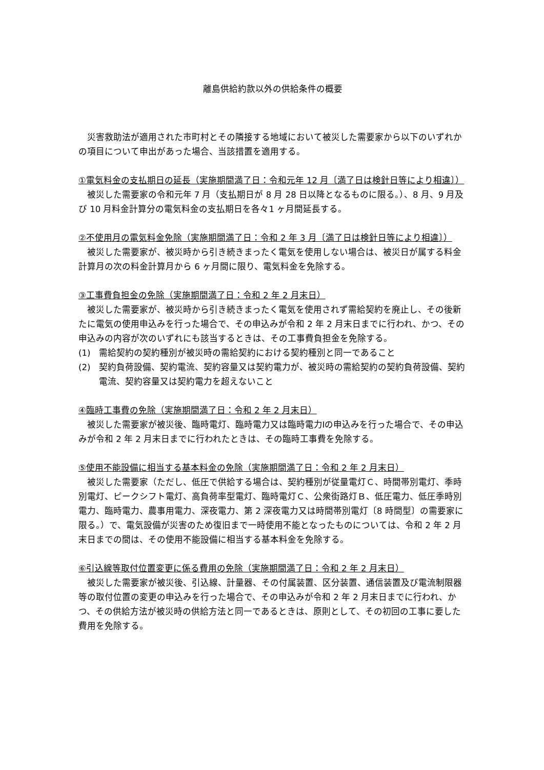離島供給約款以外の供給条件の概要
災害救助法が適用された市町村とその隣接する地域において被災した需要家から以下のいずれかの項目について申出があった場合、当該措置を適用する。
①電気料金の支払期日の延長（実施期間満了日：令和元年 12 月〔満了日は検針日等により相違〕）
被災した需要家の令和元年 7 月（支払期日が 8 月 28 日以降となるものに限る。）、8 月、9 月及び 10 月料金計算分の電気料金の支払期日を各々1 ヶ月間延長する。
②不使用月の電気料金免除（実施期間満了日：令和 2 年 3 月〔満了日は検針日等により相違〕）
被災した需要家が、被災時から引き続きまったく電気を使用しない場合は、被災日が属する料金計算月の次の料金計算月から 6 ヶ月間に限り、電気料金を免除する。
③工事費負担金の免除（実施期間満了日：令和 2 年 2 月末日）
被災した需要家が、被災時から引き続きまったく電気を使用されず需給契約を廃止し、その後新たに電気の使用申込みを行った場合で、その申込みが令和 2 年 2 月末日までに行われ、かつ、その申込みの内容が次のいずれにも該当するときは、その工事費負担金を免除する。
(1)　需給契約の契約種別が被災時の需給契約における契約種別と同一であること
(2)　契約負荷設備、契約電流、契約容量又は契約電力が、被災時の需給契約の契約負荷設備、契約電流、契約容量又は契約電力を超えないこと
④臨時工事費の免除（実施期間満了日：令和 2 年 2 月末日）
被災した需要家が被災後、臨時電灯、臨時電力又は臨時電力Ⅰの申込みを行った場合で、その申込みが令和 2 年 2 月末日までに行われたときは、その臨時工事費を免除する。
⑤使用不能設備に相当する基本料金の免除（実施期間満了日：令和 2 年 2 月末日）
被災した需要家（ただし、低圧で供給する場合は、契約種別が従量電灯Ｃ、時間帯別電灯、季時別電灯、ピークシフト電灯、高負荷率型電灯、臨時電灯Ｃ、公衆街路灯Ｂ、低圧電力、低圧季時別電力、臨時電力、農事用電力、深夜電力、第 2 深夜電力又は時間帯別電灯〔8 時間型〕の需要家に限る。）で、電気設備が災害のため復旧まで一時使用不能となったものについては、令和 2 年 2 月末日までの間は、その使用不能設備に相当する基本料金を免除する。
⑥引込線等取付位置変更に係る費用の免除（実施期間満了日：令和 2 年 2 月末日）
被災した需要家が被災後、引込線、計量器、その付属装置、区分装置、通信装置及び電流制限器等の取付位置の変更の申込みを行った場合で、その申込みが令和 2 年 2 月末日までに行われ、かつ、その供給方法が被災時の供給方法と同一であるときは、原則として、その初回の工事に要した費用を免除する。